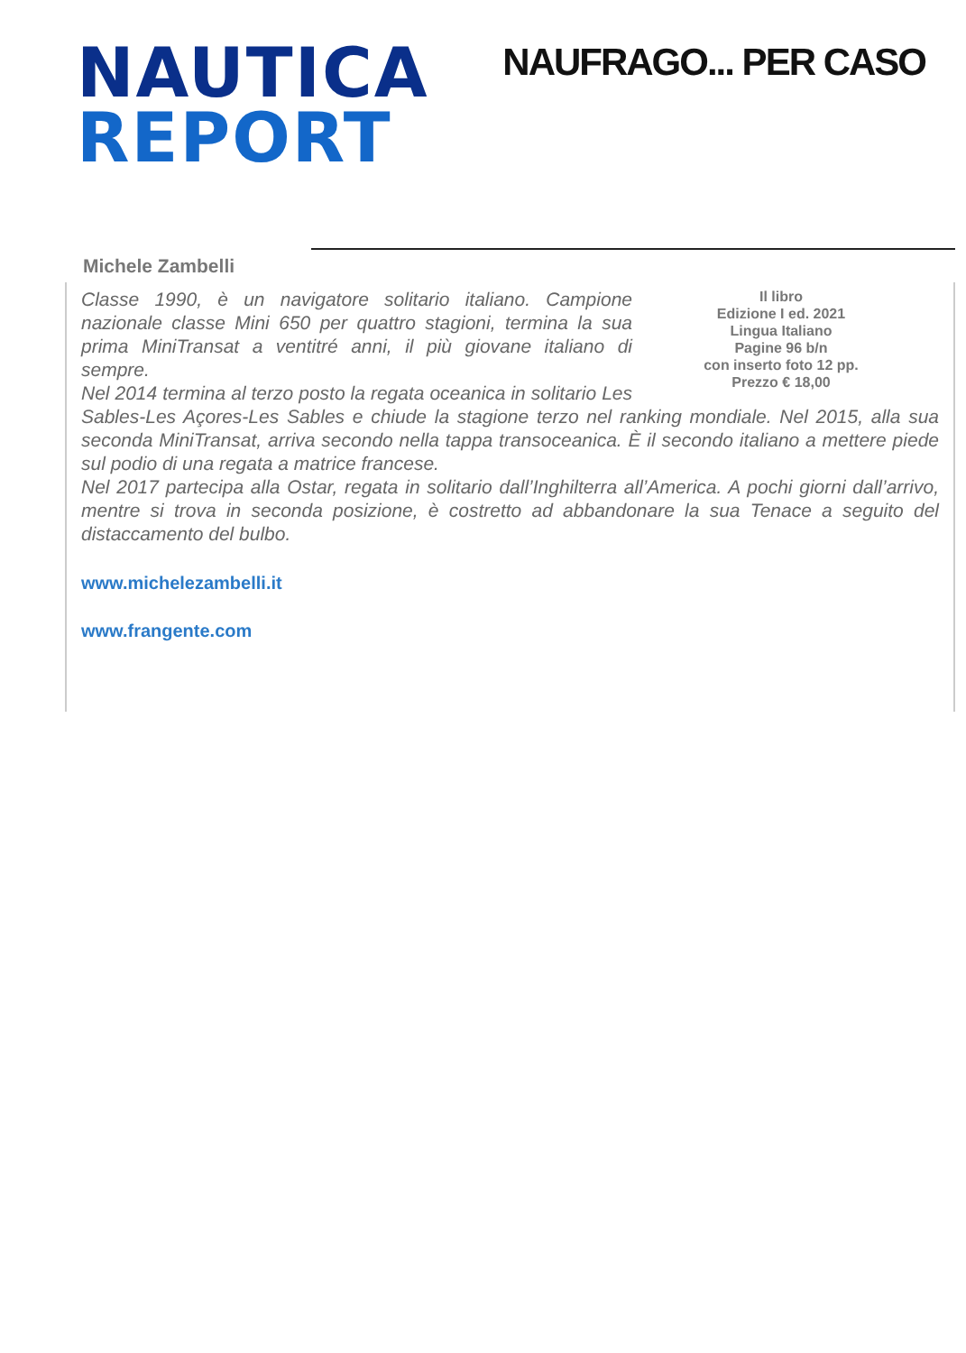NAUTICA
REPORT
NAUFRAGO... PER CASO
Michele Zambelli
Il libro
Edizione I ed. 2021
Lingua Italiano
Pagine 96 b/n
con inserto foto 12 pp.
Prezzo € 18,00
Classe 1990, è un navigatore solitario italiano. Campione nazionale classe Mini 650 per quattro stagioni, termina la sua prima MiniTransat a ventitré anni, il più giovane italiano di sempre.
Nel 2014 termina al terzo posto la regata oceanica in solitario Les Sables-Les Açores-Les Sables e chiude la stagione terzo nel ranking mondiale. Nel 2015, alla sua seconda MiniTransat, arriva secondo nella tappa transoceanica. È il secondo italiano a mettere piede sul podio di una regata a matrice francese.
Nel 2017 partecipa alla Ostar, regata in solitario dall’Inghilterra all’America. A pochi giorni dall’arrivo, mentre si trova in seconda posizione, è costretto ad abbandonare la sua Tenace a seguito del distaccamento del bulbo.
www.michelezambelli.it
www.frangente.com